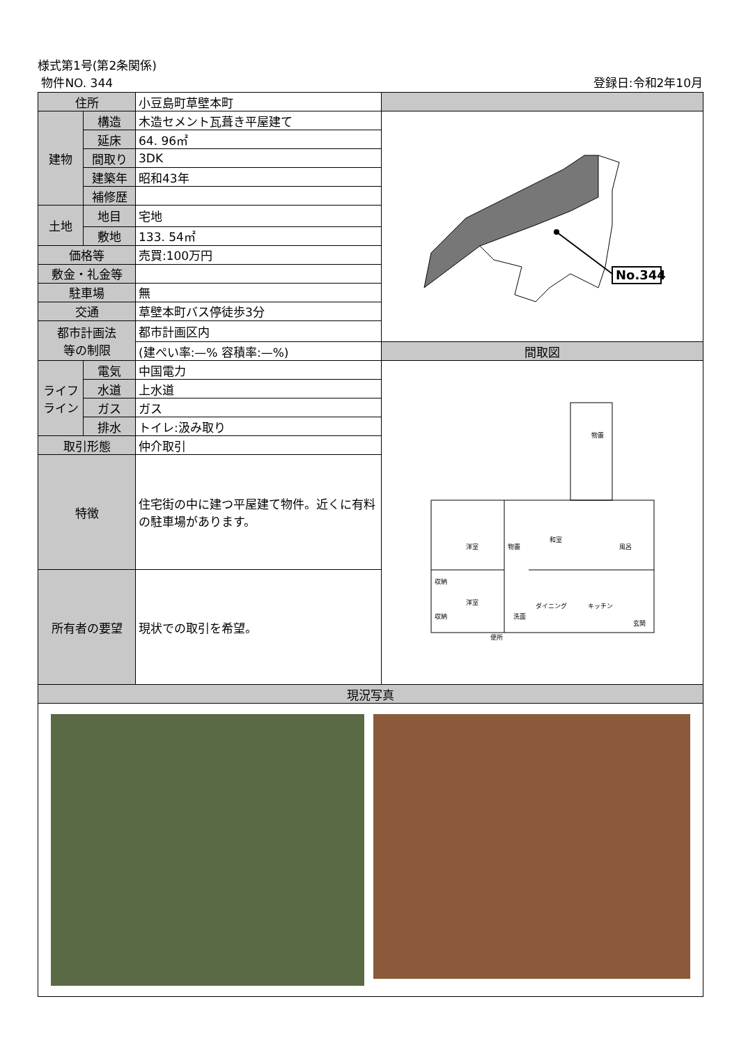様式第1号(第2条関係)
物件NO. 344 登録日:令和2年10月
| 住所 | | 小豆島町草壁本町 | |
| 建物 | 構造 | 木造セメント瓦葺き平屋建て | No.344 |
| | 延床 | 64. 96㎡ | |
| | 間取り | 3DK | |
| | 建築年 | 昭和43年 | |
| | 補修歴 | | |
| 土地 | 地目 | 宅地 | |
| | 敷地 | 133. 54㎡ | |
| 価格等 | | 売買:100万円 | |
| 敷金・礼金等 | | | |
| 駐車場 | | 無 | |
| 交通 | | 草壁本町バス停徒歩3分 | |
| 都市計画法 等の制限 | | 都市計画区内 | |
| | | (建ぺい率:—% 容積率:—%) | 間取図 |
| ライフ ライン | 電気 | 中国電力 | 物置 洋室 和室 物置 風呂 洋室 ダイニング キッチン 玄関 収納 収納 便所 洗面 |
| | 水道 | 上水道 | |
| | ガス | ガス | |
| | 排水 | トイレ:汲み取り | |
| 取引形態 | | 仲介取引 | |
| 特徴 | | 住宅街の中に建つ平屋建て物件。近くに有料の駐車場があります。 | |
| 所有者の要望 | | 現状での取引を希望。 | |
| 現況写真 | | | |